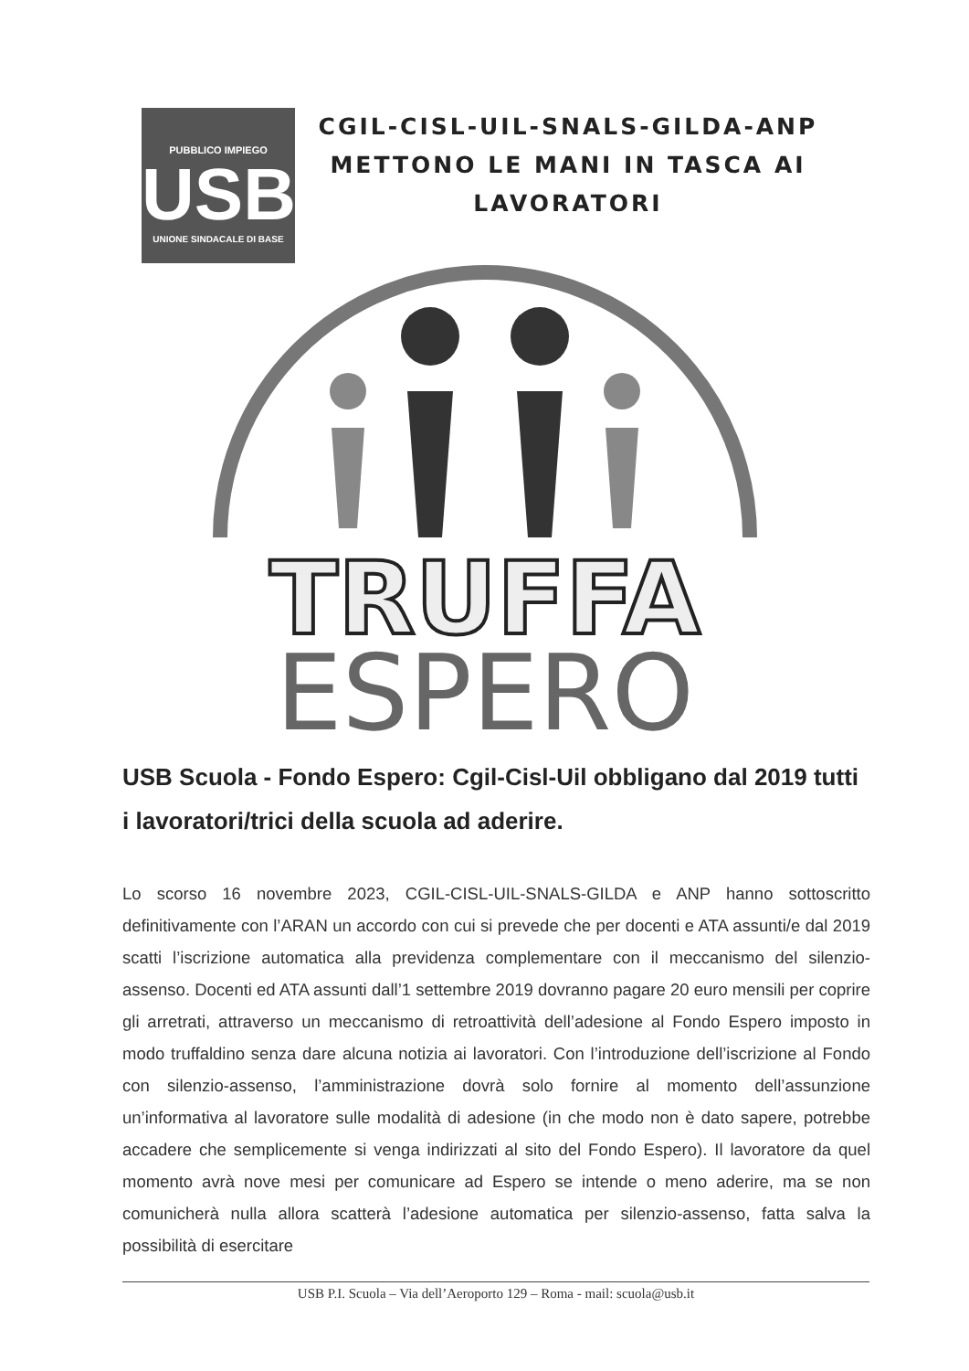PUBBLICO IMPIEGO
USB
UNIONE SINDACALE DI BASE
CGIL-CISL-UIL-SNALS-GILDA-ANP
METTONO LE MANI IN TASCA AI
LAVORATORI
TRUFFA
ESPERO
USB Scuola - Fondo Espero: Cgil-Cisl-Uil obbligano dal 2019 tutti i lavoratori/trici della scuola ad aderire.
Lo scorso 16 novembre 2023, CGIL-CISL-UIL-SNALS-GILDA e ANP hanno sottoscritto definitivamente con l’ARAN un accordo con cui si prevede che per docenti e ATA assunti/e dal 2019 scatti l’iscrizione automatica alla previdenza complementare con il meccanismo del silenzio-assenso. Docenti ed ATA assunti dall’1 settembre 2019 dovranno pagare 20 euro mensili per coprire gli arretrati, attraverso un meccanismo di retroattività dell’adesione al Fondo Espero imposto in modo truffaldino senza dare alcuna notizia ai lavoratori. Con l’introduzione dell’iscrizione al Fondo con silenzio-assenso, l’amministrazione dovrà solo fornire al momento dell’assunzione un’informativa al lavoratore sulle modalità di adesione (in che modo non è dato sapere, potrebbe accadere che semplicemente si venga indirizzati al sito del Fondo Espero). Il lavoratore da quel momento avrà nove mesi per comunicare ad Espero se intende o meno aderire, ma se non comunicherà nulla allora scatterà l’adesione automatica per silenzio-assenso, fatta salva la possibilità di esercitare
USB P.I. Scuola – Via dell’Aeroporto 129 – Roma - mail: scuola@usb.it